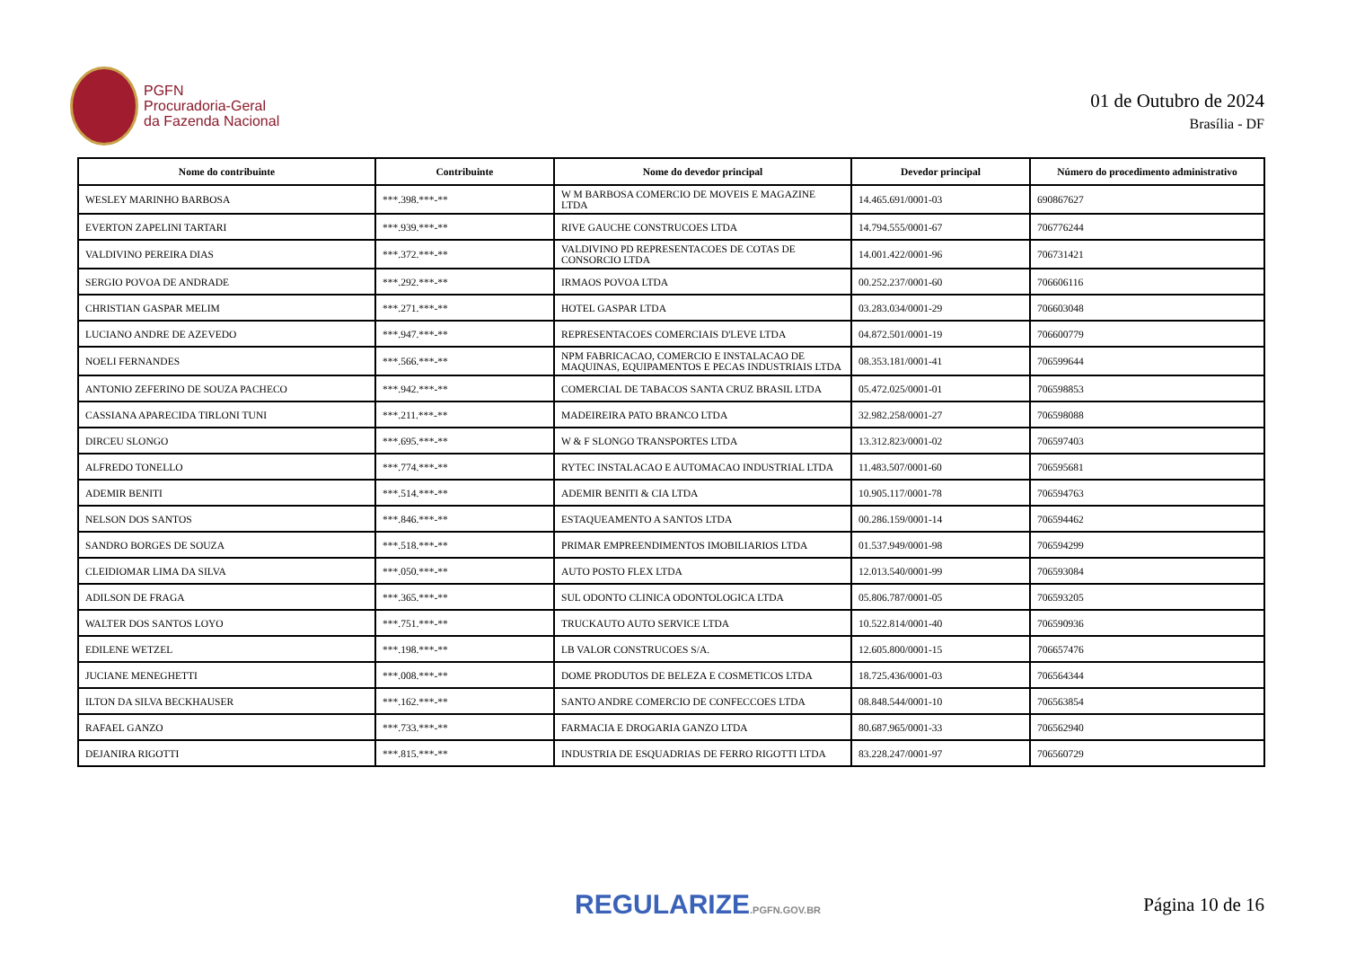PGFN
Procuradoria-Geral
da Fazenda Nacional
01 de Outubro de 2024
Brasília - DF
| Nome do contribuinte | Contribuinte | Nome do devedor principal | Devedor principal | Número do procedimento administrativo |
| --- | --- | --- | --- | --- |
| WESLEY MARINHO BARBOSA | ***.398.***-** | W M BARBOSA COMERCIO DE MOVEIS E MAGAZINE LTDA | 14.465.691/0001-03 | 690867627 |
| EVERTON ZAPELINI TARTARI | ***.939.***-** | RIVE GAUCHE CONSTRUCOES LTDA | 14.794.555/0001-67 | 706776244 |
| VALDIVINO PEREIRA DIAS | ***.372.***-** | VALDIVINO PD REPRESENTACOES DE COTAS DE CONSORCIO LTDA | 14.001.422/0001-96 | 706731421 |
| SERGIO POVOA DE ANDRADE | ***.292.***-** | IRMAOS POVOA LTDA | 00.252.237/0001-60 | 706606116 |
| CHRISTIAN GASPAR MELIM | ***.271.***-** | HOTEL GASPAR LTDA | 03.283.034/0001-29 | 706603048 |
| LUCIANO ANDRE DE AZEVEDO | ***.947.***-** | REPRESENTACOES COMERCIAIS D'LEVE LTDA | 04.872.501/0001-19 | 706600779 |
| NOELI FERNANDES | ***.566.***-** | NPM FABRICACAO, COMERCIO E INSTALACAO DE MAQUINAS, EQUIPAMENTOS E PECAS INDUSTRIAIS LTDA | 08.353.181/0001-41 | 706599644 |
| ANTONIO ZEFERINO DE SOUZA PACHECO | ***.942.***-** | COMERCIAL DE TABACOS SANTA CRUZ BRASIL LTDA | 05.472.025/0001-01 | 706598853 |
| CASSIANA APARECIDA TIRLONI TUNI | ***.211.***-** | MADEIREIRA PATO BRANCO LTDA | 32.982.258/0001-27 | 706598088 |
| DIRCEU SLONGO | ***.695.***-** | W & F SLONGO TRANSPORTES LTDA | 13.312.823/0001-02 | 706597403 |
| ALFREDO TONELLO | ***.774.***-** | RYTEC INSTALACAO E AUTOMACAO INDUSTRIAL LTDA | 11.483.507/0001-60 | 706595681 |
| ADEMIR BENITI | ***.514.***-** | ADEMIR BENITI & CIA LTDA | 10.905.117/0001-78 | 706594763 |
| NELSON DOS SANTOS | ***.846.***-** | ESTAQUEAMENTO A SANTOS LTDA | 00.286.159/0001-14 | 706594462 |
| SANDRO BORGES DE SOUZA | ***.518.***-** | PRIMAR EMPREENDIMENTOS IMOBILIARIOS LTDA | 01.537.949/0001-98 | 706594299 |
| CLEIDIOMAR LIMA DA SILVA | ***.050.***-** | AUTO POSTO FLEX LTDA | 12.013.540/0001-99 | 706593084 |
| ADILSON DE FRAGA | ***.365.***-** | SUL ODONTO CLINICA ODONTOLOGICA LTDA | 05.806.787/0001-05 | 706593205 |
| WALTER DOS SANTOS LOYO | ***.751.***-** | TRUCKAUTO AUTO SERVICE LTDA | 10.522.814/0001-40 | 706590936 |
| EDILENE WETZEL | ***.198.***-** | LB VALOR CONSTRUCOES S/A. | 12.605.800/0001-15 | 706657476 |
| JUCIANE MENEGHETTI | ***.008.***-** | DOME PRODUTOS DE BELEZA E COSMETICOS LTDA | 18.725.436/0001-03 | 706564344 |
| ILTON DA SILVA BECKHAUSER | ***.162.***-** | SANTO ANDRE COMERCIO DE CONFECCOES LTDA | 08.848.544/0001-10 | 706563854 |
| RAFAEL GANZO | ***.733.***-** | FARMACIA E DROGARIA GANZO LTDA | 80.687.965/0001-33 | 706562940 |
| DEJANIRA RIGOTTI | ***.815.***-** | INDUSTRIA DE ESQUADRIAS DE FERRO RIGOTTI LTDA | 83.228.247/0001-97 | 706560729 |
REGULARIZE.PGFN.GOV.BR
Página 10 de 16